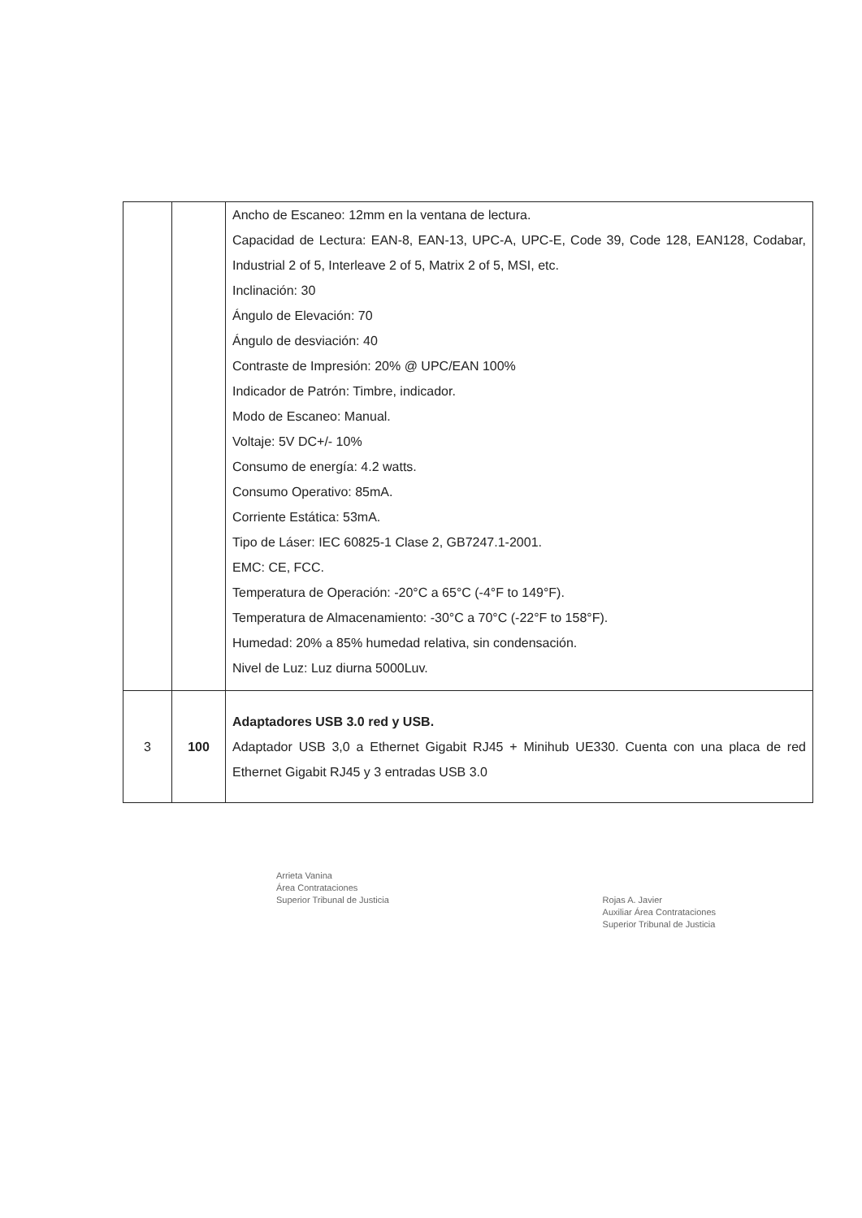| | | Ancho de Escaneo: 12mm en la ventana de lectura. Capacidad de Lectura: EAN-8, EAN-13, UPC-A, UPC-E, Code 39, Code 128, EAN128, Codabar, Industrial 2 of 5, Interleave 2 of 5, Matrix 2 of 5, MSI, etc. Inclinación: 30 Ángulo de Elevación: 70 Ángulo de desviación: 40 Contraste de Impresión: 20% @ UPC/EAN 100% Indicador de Patrón: Timbre, indicador. Modo de Escaneo: Manual. Voltaje: 5V DC+/- 10% Consumo de energía: 4.2 watts. Consumo Operativo: 85mA. Corriente Estática: 53mA. Tipo de Láser: IEC 60825-1 Clase 2, GB7247.1-2001. EMC: CE, FCC. Temperatura de Operación: -20°C a 65°C (-4°F to 149°F). Temperatura de Almacenamiento: -30°C a 70°C (-22°F to 158°F). Humedad: 20% a 85% humedad relativa, sin condensación. Nivel de Luz: Luz diurna 5000Luv. |
| 3 | 100 | Adaptadores USB 3.0 red y USB. Adaptador USB 3,0 a Ethernet Gigabit RJ45 + Minihub UE330. Cuenta con una placa de red Ethernet Gigabit RJ45 y 3 entradas USB 3.0 |
Arrieta Vanina
Área Contrataciones
Superior Tribunal de Justicia
Rojas A. Javier
Auxiliar Área Contrataciones
Superior Tribunal de Justicia